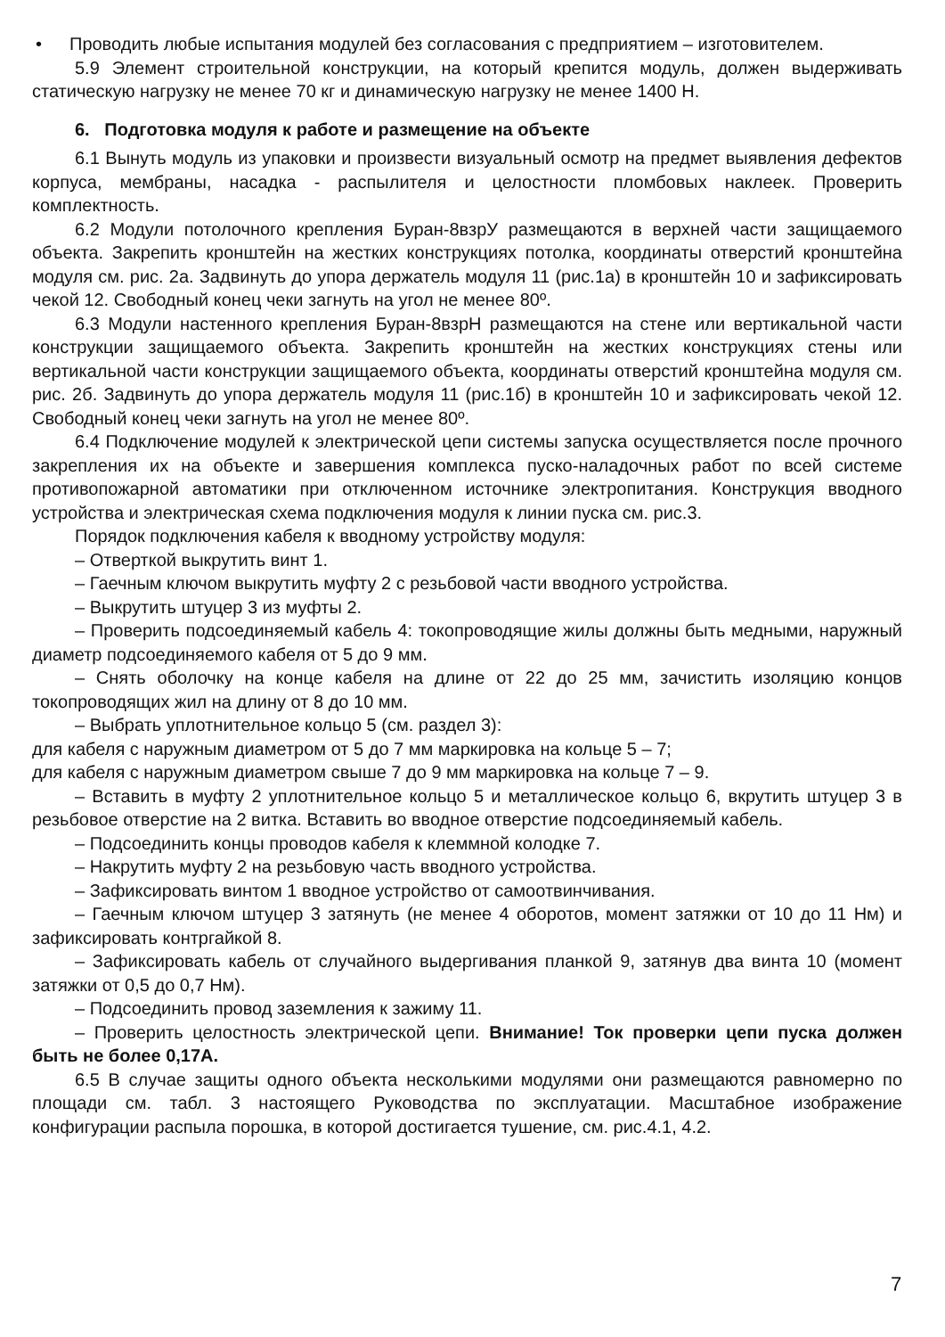• Проводить любые испытания модулей без согласования с предприятием – изготовителем.
5.9 Элемент строительной конструкции, на который крепится модуль, должен выдерживать статическую нагрузку не менее 70 кг и динамическую нагрузку не менее 1400 Н.
6. Подготовка модуля к работе и размещение на объекте
6.1 Вынуть модуль из упаковки и произвести визуальный осмотр на предмет выявления дефектов корпуса, мембраны, насадка - распылителя и целостности пломбовых наклеек. Проверить комплектность.
6.2 Модули потолочного крепления Буран-8взрУ размещаются в верхней части защищаемого объекта. Закрепить кронштейн на жестких конструкциях потолка, координаты отверстий кронштейна модуля см. рис. 2а. Задвинуть до упора держатель модуля 11 (рис.1а) в кронштейн 10 и зафиксировать чекой 12. Свободный конец чеки загнуть на угол не менее 80º.
6.3 Модули настенного крепления Буран-8взрН размещаются на стене или вертикальной части конструкции защищаемого объекта. Закрепить кронштейн на жестких конструкциях стены или вертикальной части конструкции защищаемого объекта, координаты отверстий кронштейна модуля см. рис. 2б. Задвинуть до упора держатель модуля 11 (рис.1б) в кронштейн 10 и зафиксировать чекой 12. Свободный конец чеки загнуть на угол не менее 80º.
6.4 Подключение модулей к электрической цепи системы запуска осуществляется после прочного закрепления их на объекте и завершения комплекса пуско-наладочных работ по всей системе противопожарной автоматики при отключенном источнике электропитания. Конструкция вводного устройства и электрическая схема подключения модуля к линии пуска см. рис.3.
Порядок подключения кабеля к вводному устройству модуля:
– Отверткой выкрутить винт 1.
– Гаечным ключом выкрутить муфту 2 с резьбовой части вводного устройства.
– Выкрутить штуцер 3 из муфты 2.
– Проверить подсоединяемый кабель 4: токопроводящие жилы должны быть медными, наружный диаметр подсоединяемого кабеля от 5 до 9 мм.
– Снять оболочку на конце кабеля на длине от 22 до 25 мм, зачистить изоляцию концов токопроводящих жил на длину от 8 до 10 мм.
– Выбрать уплотнительное кольцо 5 (см. раздел 3):
для кабеля с наружным диаметром от 5 до 7 мм маркировка на кольце 5 – 7;
для кабеля с наружным диаметром свыше 7 до 9 мм маркировка на кольце 7 – 9.
– Вставить в муфту 2 уплотнительное кольцо 5 и металлическое кольцо 6, вкрутить штуцер 3 в резьбовое отверстие на 2 витка. Вставить во вводное отверстие подсоединяемый кабель.
– Подсоединить концы проводов кабеля к клеммной колодке 7.
– Накрутить муфту 2 на резьбовую часть вводного устройства.
– Зафиксировать винтом 1 вводное устройство от самоотвинчивания.
– Гаечным ключом штуцер 3 затянуть (не менее 4 оборотов, момент затяжки от 10 до 11 Нм) и зафиксировать контргайкой 8.
– Зафиксировать кабель от случайного выдергивания планкой 9, затянув два винта 10 (момент затяжки от 0,5 до 0,7 Нм).
– Подсоединить провод заземления к зажиму 11.
– Проверить целостность электрической цепи. Внимание! Ток проверки цепи пуска должен быть не более 0,17А.
6.5 В случае защиты одного объекта несколькими модулями они размещаются равномерно по площади см. табл. 3 настоящего Руководства по эксплуатации. Масштабное изображение конфигурации распыла порошка, в которой достигается тушение, см. рис.4.1, 4.2.
7